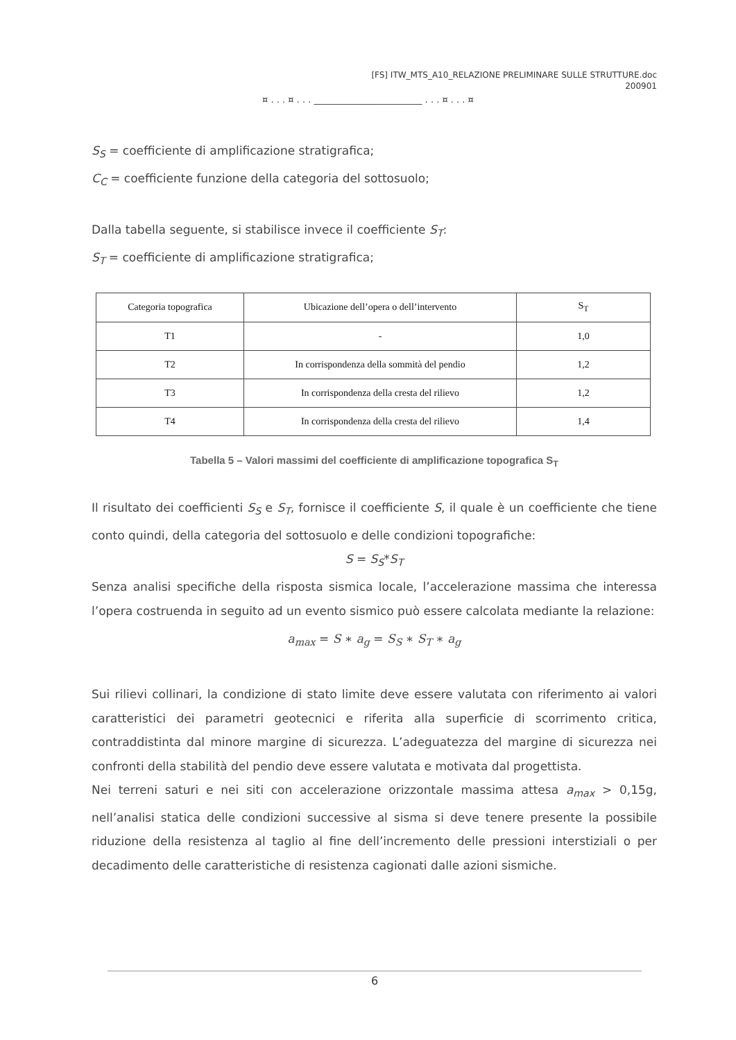[FS] ITW_MTS_A10_RELAZIONE PRELIMINARE SULLE STRUTTURE.doc
200901
¤ . . . ¤ . . . ________________________ . . . ¤ . . . ¤
S<sub>S</sub> = coefficiente di amplificazione stratigrafica;
C<sub>C</sub> = coefficiente funzione della categoria del sottosuolo;
Dalla tabella seguente, si stabilisce invece il coefficiente S<sub>T</sub>:
S<sub>T</sub> = coefficiente di amplificazione stratigrafica;
| Categoria topografica | Ubicazione dell’opera o dell’intervento | S<sub>T</sub> |
| --- | --- | --- |
| T1 | - | 1,0 |
| T2 | In corrispondenza della sommità del pendio | 1,2 |
| T3 | In corrispondenza della cresta del rilievo | 1,2 |
| T4 | In corrispondenza della cresta del rilievo | 1,4 |
Tabella 5 – Valori massimi del coefficiente di amplificazione topografica S<sub>T</sub>
Il risultato dei coefficienti S<sub>S</sub> e S<sub>T</sub>, fornisce il coefficiente S, il quale è un coefficiente che tiene conto quindi, della categoria del sottosuolo e delle condizioni topografiche:
S = S<sub>S</sub>*S<sub>T</sub>
Senza analisi specifiche della risposta sismica locale, l’accelerazione massima che interessa l’opera costruenda in seguito ad un evento sismico può essere calcolata mediante la relazione:
a<sub>max</sub> = S ∗ a<sub>g</sub> = S<sub>S</sub> ∗ S<sub>T</sub> ∗ a<sub>g</sub>
Sui rilievi collinari, la condizione di stato limite deve essere valutata con riferimento ai valori caratteristici dei parametri geotecnici e riferita alla superficie di scorrimento critica, contraddistinta dal minore margine di sicurezza. L’adeguatezza del margine di sicurezza nei confronti della stabilità del pendio deve essere valutata e motivata dal progettista.
Nei terreni saturi e nei siti con accelerazione orizzontale massima attesa a<sub>max</sub> > 0,15g, nell’analisi statica delle condizioni successive al sisma si deve tenere presente la possibile riduzione della resistenza al taglio al fine dell’incremento delle pressioni interstiziali o per decadimento delle caratteristiche di resistenza cagionati dalle azioni sismiche.
6